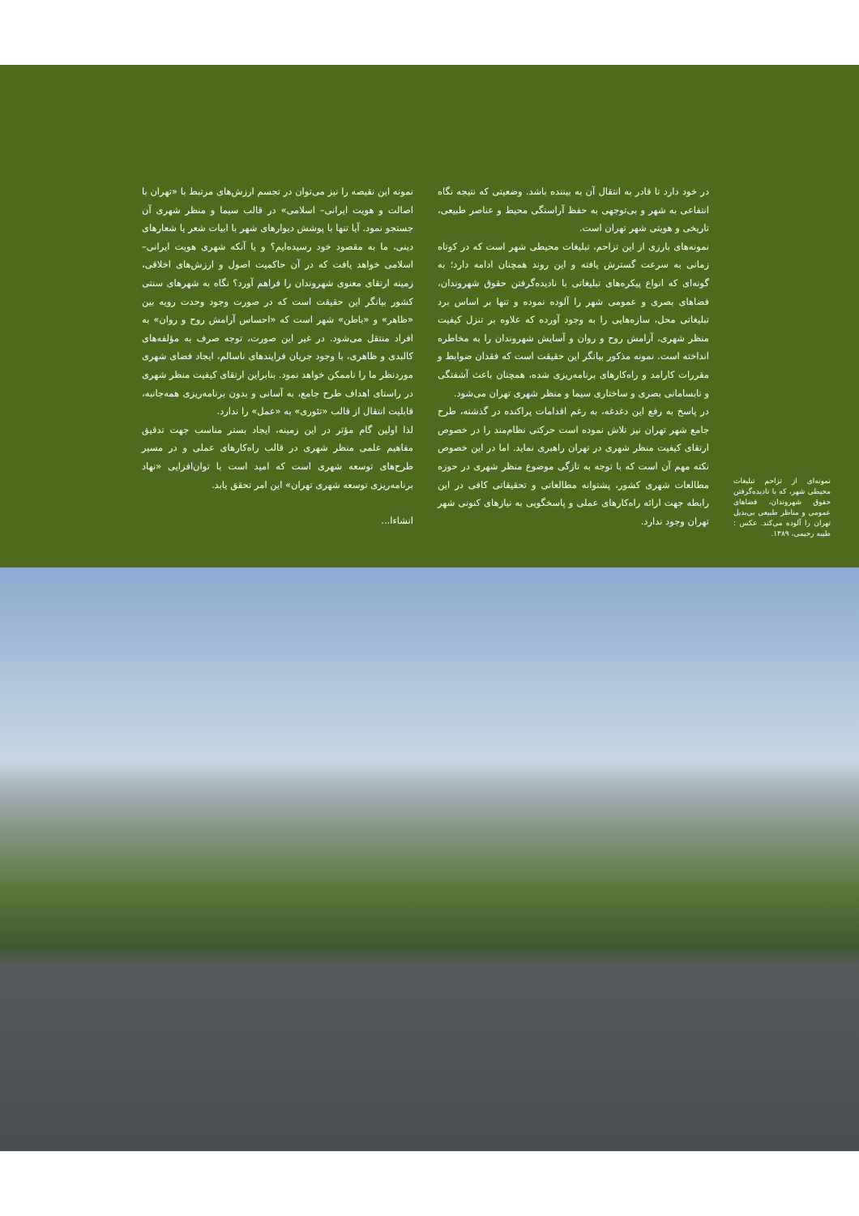نمونه‌ای از تزاحم تبلیغات محیطی شهر، که با نادیده‌گرفتن حقوق شهروندان، فضاهای عمومی و مناظر طبیعی بی‌بدیل تهران را آلوده می‌کند. عکس : طیبه رحیمی، ۱۳۸۹.
در خود دارد تا قادر به انتقال آن به بیننده باشد. وضعیتی که نتیجه نگاه انتفاعی به شهر و بی‌توجهی به حفظ آراستگی محیط و عناصر طبیعی، تاریخی و هویتی شهر تهران است.
نمونه‌های بارزی از این تزاحم، تبلیغات محیطی شهر است که در کوتاه زمانی به سرعت گسترش یافته و این روند همچنان ادامه دارد؛ به گونه‌ای که انواع پیکره‌های تبلیغاتی با نادیده‌گرفتن حقوق شهروندان، فضاهای بصری و عمومی شهر را آلوده نموده و تنها بر اساس برد تبلیغاتی محل، سازه‌هایی را به وجود آورده که علاوه بر تنزل کیفیت منظر شهری، آرامش روح و روان و آسایش شهروندان را به مخاطره انداخته است. نمونه مذکور بیانگر این حقیقت است که فقدان ضوابط و مقررات کارامد و راه‌کارهای برنامه‌ریزی شده، همچنان باعث آشفتگی و نابسامانی بصری و ساختاری سیما و منظر شهری تهران می‌شود.
در پاسخ به رفع این دغدغه، به رغم اقدامات پراکنده در گذشته، طرح جامع شهر تهران نیز تلاش نموده است حرکتی نظام‌مند را در خصوص ارتقای کیفیت منظر شهری در تهران راهبری نماید. اما در این خصوص نکته مهم آن است که با توجه به تازگی موضوع منظر شهری در حوزه مطالعات شهری کشور، پشتوانه مطالعاتی و تحقیقاتی کافی در این رابطه جهت ارائه راه‌کارهای عملی و پاسخگویی به نیازهای کنونی شهر تهران وجود ندارد.
نمونه این نقیصه را نیز می‌توان در تجسم ارزش‌های مرتبط با «تهران با اصالت و هویت ایرانی– اسلامی» در قالب سیما و منظر شهری آن جستجو نمود. آیا تنها با پوشش دیوارهای شهر با ابیات شعر یا شعارهای دینی، ما به مقصود خود رسیده‌ایم؟ و یا آنکه شهری هویت ایرانی– اسلامی خواهد یافت که در آن حاکمیت اصول و ارزش‌های اخلاقی، زمینه ارتقای معنوی شهروندان را فراهم آورد؟ نگاه به شهرهای سنتی کشور بیانگر این حقیقت است که در صورت وجود وحدت رویه بین «ظاهر» و «باطن» شهر است که «احساس آرامش روح و روان» به افراد منتقل می‌شود. در غیر این صورت، توجه صرف به مؤلفه‌های کالبدی و ظاهری، با وجود جریان فرایندهای ناسالم، ایجاد فضای شهری موردنظر ما را ناممکن خواهد نمود. بنابراین ارتقای کیفیت منظر شهری در راستای اهداف طرح جامع، به آسانی و بدون برنامه‌ریزی همه‌جانبه، قابلیت انتقال از قالب «تئوری» به «عمل» را ندارد.
لذا اولین گام مؤثر در این زمینه، ایجاد بستر مناسب جهت تدقیق مفاهیم علمی منظر شهری در قالب راه‌کارهای عملی و در مسیر طرح‌های توسعه شهری است که امید است با توان‌افزایی «نهاد برنامه‌ریزی توسعه شهری تهران» این امر تحقق یابد.
انشاءا...